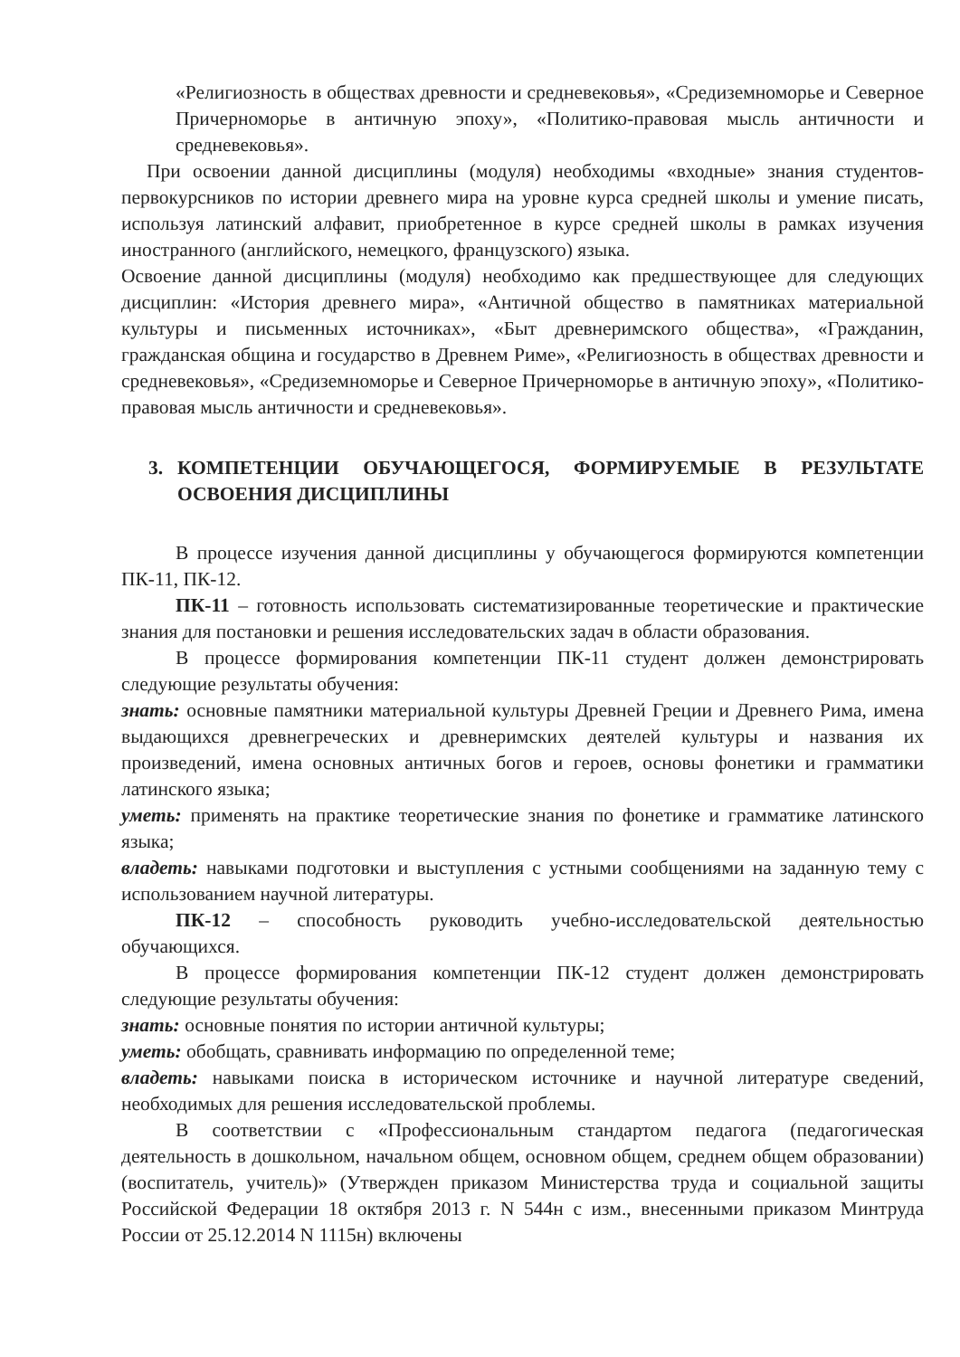«Религиозность в обществах древности и средневековья», «Средиземноморье и Северное Причерноморье в античную эпоху», «Политико-правовая мысль античности и средневековья».
При освоении данной дисциплины (модуля) необходимы «входные» знания студентов-первокурсников по истории древнего мира на уровне курса средней школы и умение писать, используя латинский алфавит, приобретенное в курсе средней школы в рамках изучения иностранного (английского, немецкого, французского) языка.
Освоение данной дисциплины (модуля) необходимо как предшествующее для следующих дисциплин: «История древнего мира», «Античной общество в памятниках материальной культуры и письменных источниках», «Быт древнеримского общества», «Гражданин, гражданская община и государство в Древнем Риме», «Религиозность в обществах древности и средневековья», «Средиземноморье и Северное Причерноморье в античную эпоху», «Политико-правовая мысль античности и средневековья».
3. КОМПЕТЕНЦИИ ОБУЧАЮЩЕГОСЯ, ФОРМИРУЕМЫЕ В РЕЗУЛЬТАТЕ ОСВОЕНИЯ ДИСЦИПЛИНЫ
В процессе изучения данной дисциплины у обучающегося формируются компетенции ПК-11, ПК-12.
ПК-11 – готовность использовать систематизированные теоретические и практические знания для постановки и решения исследовательских задач в области образования.
В процессе формирования компетенции ПК-11 студент должен демонстрировать следующие результаты обучения:
знать: основные памятники материальной культуры Древней Греции и Древнего Рима, имена выдающихся древнегреческих и древнеримских деятелей культуры и названия их произведений, имена основных античных богов и героев, основы фонетики и грамматики латинского языка;
уметь: применять на практике теоретические знания по фонетике и грамматике латинского языка;
владеть: навыками подготовки и выступления с устными сообщениями на заданную тему с использованием научной литературы.
ПК-12 – способность руководить учебно-исследовательской деятельностью обучающихся.
В процессе формирования компетенции ПК-12 студент должен демонстрировать следующие результаты обучения:
знать: основные понятия по истории античной культуры;
уметь: обобщать, сравнивать информацию по определенной теме;
владеть: навыками поиска в историческом источнике и научной литературе сведений, необходимых для решения исследовательской проблемы.
В соответствии с «Профессиональным стандартом педагога (педагогическая деятельность в дошкольном, начальном общем, основном общем, среднем общем образовании) (воспитатель, учитель)» (Утвержден приказом Министерства труда и социальной защиты Российской Федерации 18 октября 2013 г. N 544н с изм., внесенными приказом Минтруда России от 25.12.2014 N 1115н) включены